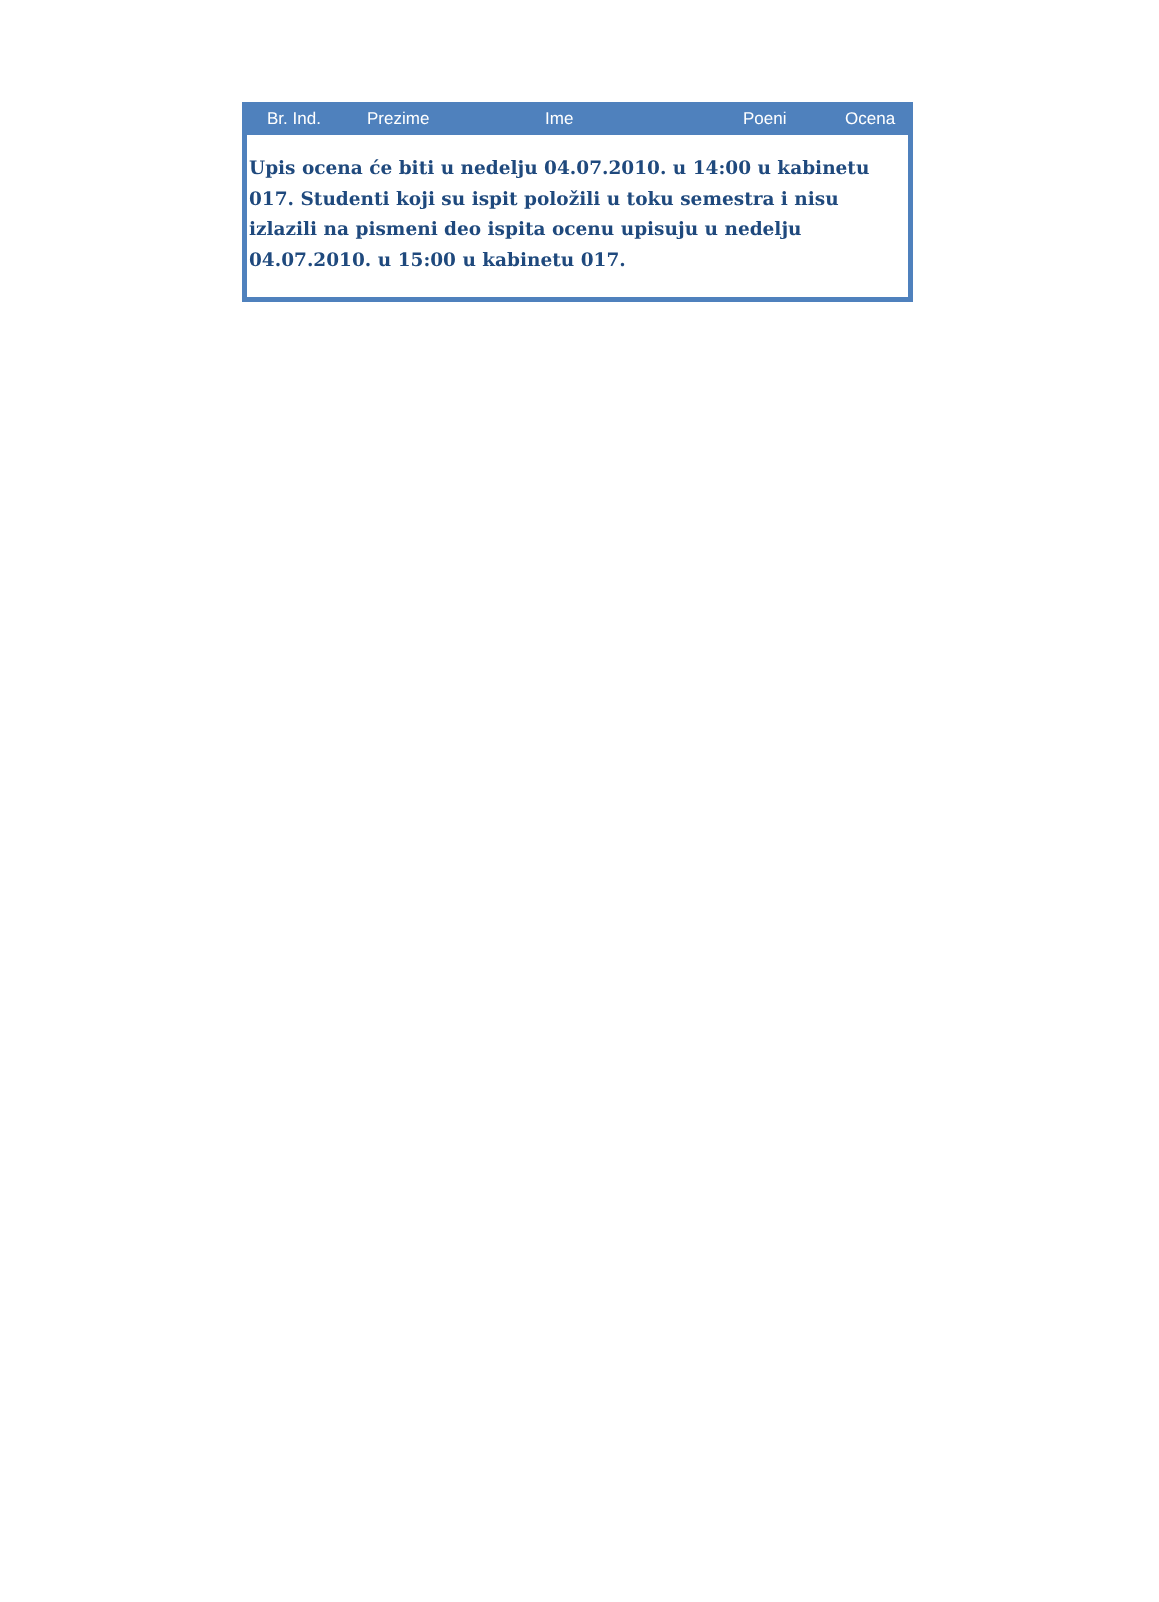| Br. Ind. | Prezime | Ime | Poeni | Ocena |
| --- | --- | --- | --- | --- |
| Upis ocena će biti u nedelju 04.07.2010. u 14:00 u kabinetu 017. Studenti koji su ispit položili u toku semestra i nisu izlazili na pismeni deo ispita ocenu upisuju u nedelju 04.07.2010. u 15:00 u kabinetu 017. | | | | |